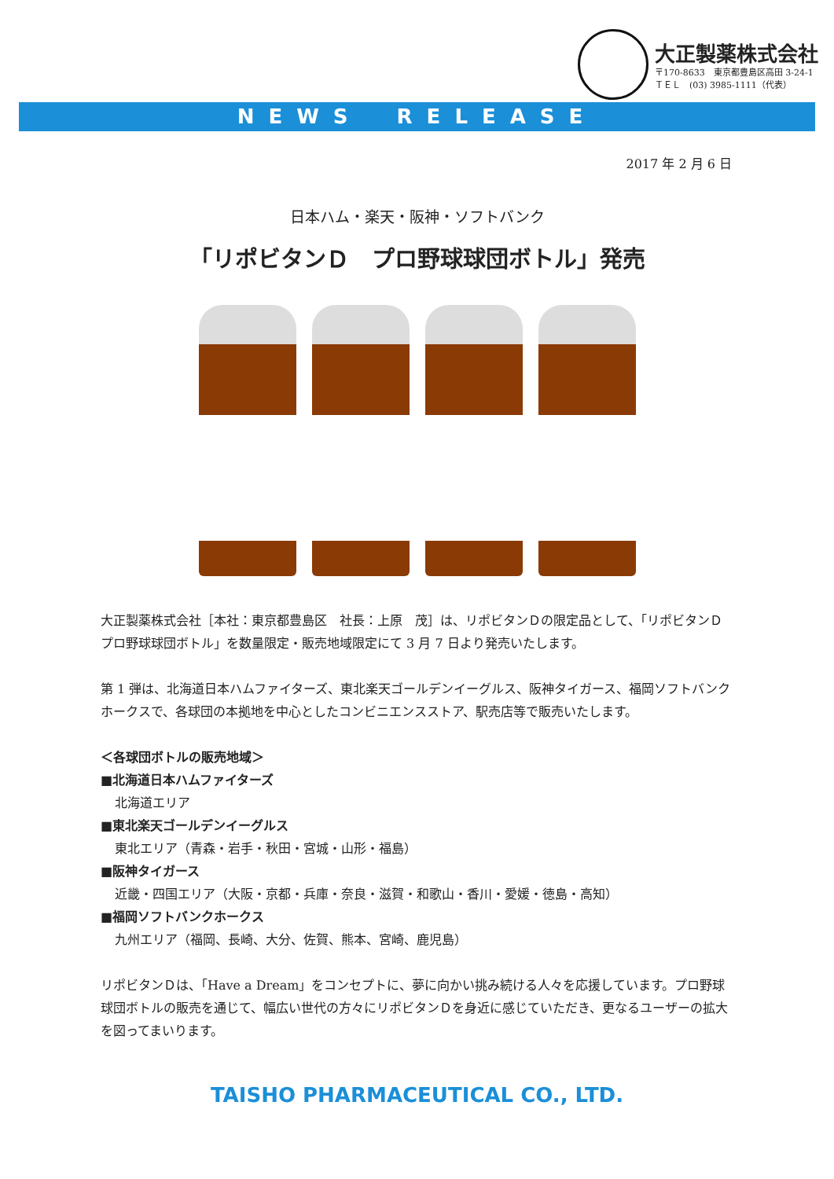大正製薬株式会社
〒170-8633　東京都豊島区高田 3-24-1
ＴＥＬ　(03) 3985-1111（代表）
NEWS　RELEASE
2017 年 2 月 6 日
日本ハム・楽天・阪神・ソフトバンク
「リポビタンＤ　プロ野球球団ボトル」発売
大正製薬株式会社［本社：東京都豊島区　社長：上原　茂］は、リポビタンＤの限定品として、「リポビタンＤ　プロ野球球団ボトル」を数量限定・販売地域限定にて 3 月 7 日より発売いたします。
第 1 弾は、北海道日本ハムファイターズ、東北楽天ゴールデンイーグルス、阪神タイガース、福岡ソフトバンクホークスで、各球団の本拠地を中心としたコンビニエンスストア、駅売店等で販売いたします。
＜各球団ボトルの販売地域＞
■北海道日本ハムファイターズ
北海道エリア
■東北楽天ゴールデンイーグルス
東北エリア（青森・岩手・秋田・宮城・山形・福島）
■阪神タイガース
近畿・四国エリア（大阪・京都・兵庫・奈良・滋賀・和歌山・香川・愛媛・徳島・高知）
■福岡ソフトバンクホークス
九州エリア（福岡、長崎、大分、佐賀、熊本、宮崎、鹿児島）
リポビタンＤは、「Have a Dream」をコンセプトに、夢に向かい挑み続ける人々を応援しています。プロ野球球団ボトルの販売を通じて、幅広い世代の方々にリポビタンＤを身近に感じていただき、更なるユーザーの拡大を図ってまいります。
TAISHO PHARMACEUTICAL CO., LTD.